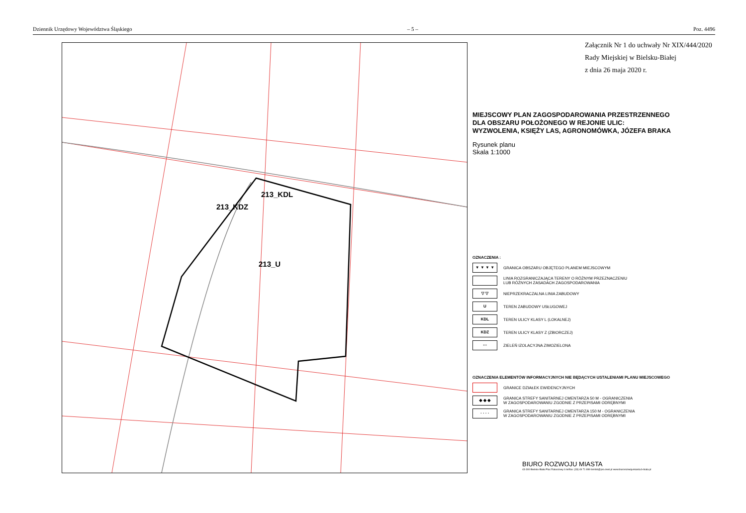Dziennik Urzędowy Województwa Śląskiego – 5 – Poz. 4496
213_KDL
213_KDZ
213_U
Załącznik Nr 1 do uchwały Nr XIX/444/2020
Rady Miejskiej w Bielsku-Białej
z dnia 26 maja 2020 r.
MIEJSCOWY PLAN ZAGOSPODAROWANIA PRZESTRZENNEGO
DLA OBSZARU POŁOŻONEGO W REJONIE ULIC:
WYZWOLENIA, KSIĘŻY LAS, AGRONOMÓWKA, JÓZEFA BRAKA
Rysunek planu
Skala 1:1000
OZNACZENIA :
▼ ▼ ▼ ▼
GRANICA OBSZARU OBJĘTEGO PLANEM MIEJSCOWYM
LINIA ROZGRANICZAJĄCA TERENY O RÓŻNYM PRZEZNACZENIU
LUB RÓŻNYCH ZASADACH ZAGOSPODAROWANIA
▽ ▽
NIEPRZEKRACZALNA LINIA ZABUDOWY
U
TEREN ZABUDOWY USŁUGOWEJ
KDL
TEREN ULICY KLASY L (LOKALNEJ)
KDZ
TEREN ULICY KLASY Z (ZBIORCZEJ)
⋯
ZIELEŃ IZOLACYJNA ZIMOZIELONA
OZNACZENIA ELEMENTÓW INFORMACYJNYCH NIE BĘDĄCYCH USTALENIAMI PLANU MIEJSCOWEGO
GRANICE DZIAŁEK EWIDENCYJNYCH
◆ ◆ ◆
GRANICA STREFY SANITARNEJ CMENTARZA 50 M - OGRANICZENIA
W ZAGOSPODAROWANIU ZGODNIE Z PRZEPISAMI ODRĘBNYMI
· · · ·
GRANICA STREFY SANITARNEJ CMENTARZA 150 M - OGRANICZENIA
W ZAGOSPODAROWANIU ZGODNIE Z PRZEPISAMI ODRĘBNYMI
BIURO ROZWOJU MIASTA
43-300 Bielsko-Biała Plac Ratuszowy 6 tel/fax: (33) 49 71 899 brmbb@pro.onet.pl www.biurorozwojumiasta.b-biala.pl